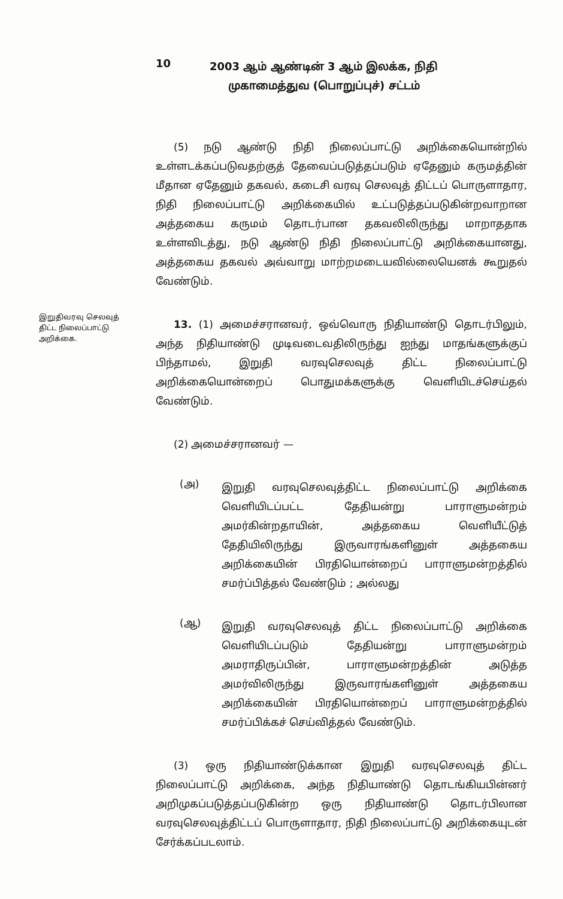10
2003 ஆம் ஆண்டின் 3 ஆம் இலக்க, நிதி
முகாமைத்துவ (பொறுப்புச்) சட்டம்
(5) நடு ஆண்டு நிதி நிலைப்பாட்டு அறிக்கையொன்றில் உள்ளடக்கப்படுவதற்குத் தேவைப்படுத்தப்படும் ஏதேனும் கருமத்தின் மீதான ஏதேனும் தகவல், கடைசி வரவு செலவுத் திட்டப் பொருளாதார, நிதி நிலைப்பாட்டு அறிக்கையில் உட்படுத்தப்படுகின்றவாறான அத்தகைய கருமம் தொடர்பான தகவலிலிருந்து மாறாததாக உள்ளவிடத்து, நடு ஆண்டு நிதி நிலைப்பாட்டு அறிக்கையானது, அத்தகைய தகவல் அவ்வாறு மாற்றமடையவில்லையெனக் கூறுதல் வேண்டும்.
இறுதிவரவு செலவுத் திட்ட நிலைப்பாட்டு அறிக்கை.
13. (1) அமைச்சரானவர், ஒவ்வொரு நிதியாண்டு தொடர்பிலும், அந்த நிதியாண்டு முடிவடைவதிலிருந்து ஐந்து மாதங்களுக்குப் பிந்தாமல், இறுதி வரவுசெலவுத் திட்ட நிலைப்பாட்டு அறிக்கையொன்றைப் பொதுமக்களுக்கு வெளியிடச்செய்தல் வேண்டும்.
(2) அமைச்சரானவர் —
(அ)
இறுதி வரவுசெலவுத்திட்ட நிலைப்பாட்டு அறிக்கை வெளியிடப்பட்ட தேதியன்று பாராளுமன்றம் அமர்கின்றதாயின், அத்தகைய வெளியீட்டுத் தேதியிலிருந்து இருவாரங்களினுள் அத்தகைய அறிக்கையின் பிரதியொன்றைப் பாராளுமன்றத்தில் சமர்ப்பித்தல் வேண்டும் ; அல்லது
(ஆ)
இறுதி வரவுசெலவுத் திட்ட நிலைப்பாட்டு அறிக்கை வெளியிடப்படும் தேதியன்று பாராளுமன்றம் அமராதிருப்பின், பாராளுமன்றத்தின் அடுத்த அமர்விலிருந்து இருவாரங்களினுள் அத்தகைய அறிக்கையின் பிரதியொன்றைப் பாராளுமன்றத்தில் சமர்ப்பிக்கச் செய்வித்தல் வேண்டும்.
(3) ஒரு நிதியாண்டுக்கான இறுதி வரவுசெலவுத் திட்ட நிலைப்பாட்டு அறிக்கை, அந்த நிதியாண்டு தொடங்கியபின்னர் அறிமுகப்படுத்தப்படுகின்ற ஒரு நிதியாண்டு தொடர்பிலான வரவுசெலவுத்திட்டப் பொருளாதார, நிதி நிலைப்பாட்டு அறிக்கையுடன் சேர்க்கப்படலாம்.